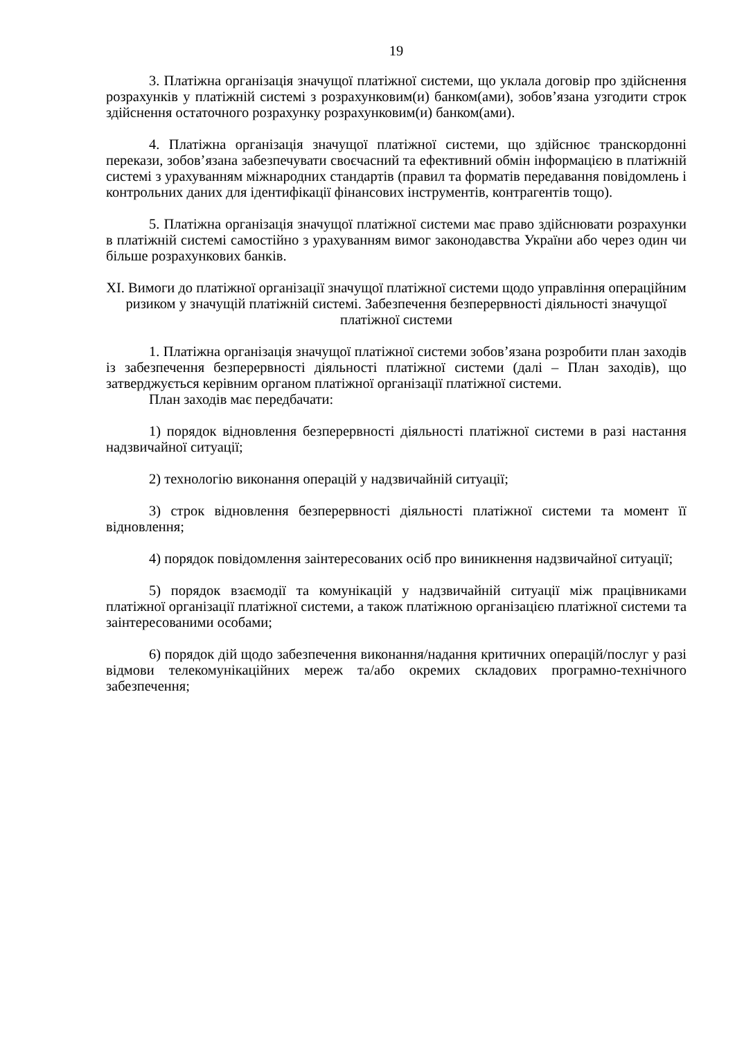19
3. Платіжна організація значущої платіжної системи, що уклала договір про здійснення розрахунків у платіжній системі з розрахунковим(и) банком(ами), зобов’язана узгодити строк здійснення остаточного розрахунку розрахунковим(и) банком(ами).
4. Платіжна організація значущої платіжної системи, що здійснює транскордонні перекази, зобов’язана забезпечувати своєчасний та ефективний обмін інформацією в платіжній системі з урахуванням міжнародних стандартів (правил та форматів передавання повідомлень і контрольних даних для ідентифікації фінансових інструментів, контрагентів тощо).
5. Платіжна організація значущої платіжної системи має право здійснювати розрахунки в платіжній системі самостійно з урахуванням вимог законодавства України або через один чи більше розрахункових банків.
XI. Вимоги до платіжної організації значущої платіжної системи щодо управління операційним ризиком у значущій платіжній системі. Забезпечення безперервності діяльності значущої платіжної системи
1. Платіжна організація значущої платіжної системи зобов’язана розробити план заходів із забезпечення безперервності діяльності платіжної системи (далі – План заходів), що затверджується керівним органом платіжної організації платіжної системи.
План заходів має передбачати:
1) порядок відновлення безперервності діяльності платіжної системи в разі настання надзвичайної ситуації;
2) технологію виконання операцій у надзвичайній ситуації;
3) строк відновлення безперервності діяльності платіжної системи та момент її відновлення;
4) порядок повідомлення заінтересованих осіб про виникнення надзвичайної ситуації;
5) порядок взаємодії та комунікацій у надзвичайній ситуації між працівниками платіжної організації платіжної системи, а також платіжною організацією платіжної системи та заінтересованими особами;
6) порядок дій щодо забезпечення виконання/надання критичних операцій/послуг у разі відмови телекомунікаційних мереж та/або окремих складових програмно-технічного забезпечення;